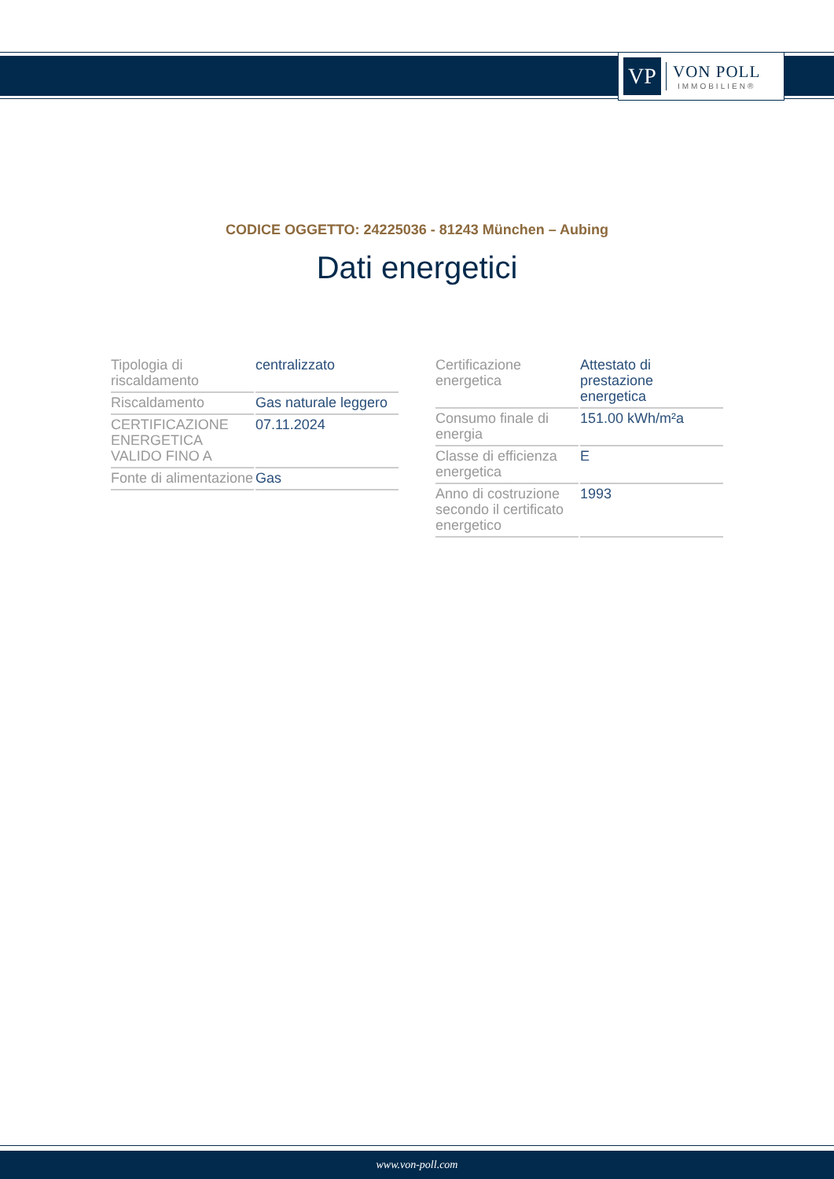VP
VON POLL
IMMOBILIEN®
CODICE OGGETTO: 24225036 - 81243 München – Aubing
Dati energetici
| Tipologia di riscaldamento | centralizzato |
| Riscaldamento | Gas naturale leggero |
| CERTIFICAZIONE ENERGETICA VALIDO FINO A | 07.11.2024 |
| Fonte di alimentazione | Gas |
| Certificazione energetica | Attestato di prestazione energetica |
| Consumo finale di energia | 151.00 kWh/m²a |
| Classe di efficienza energetica | E |
| Anno di costruzione secondo il certificato energetico | 1993 |
www.von-poll.com